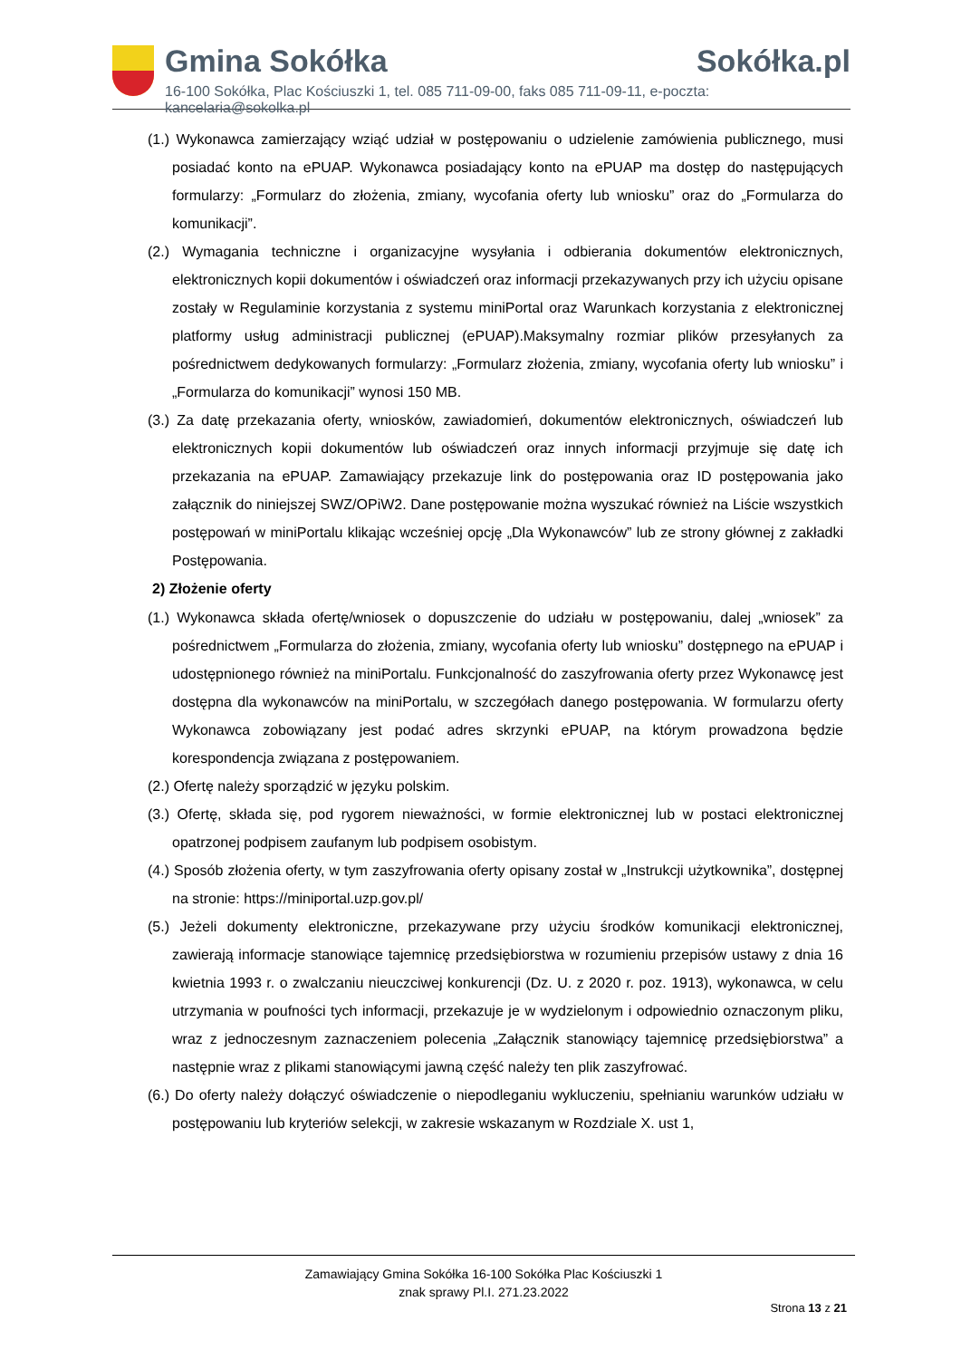Gmina Sokółka Sokółka.pl
16-100 Sokółka, Plac Kościuszki 1, tel. 085 711-09-00, faks 085 711-09-11, e-poczta: kancelaria@sokolka.pl
(1.) Wykonawca zamierzający wziąć udział w postępowaniu o udzielenie zamówienia publicznego, musi posiadać konto na ePUAP. Wykonawca posiadający konto na ePUAP ma dostęp do następujących formularzy: „Formularz do złożenia, zmiany, wycofania oferty lub wniosku” oraz do „Formularza do komunikacji”.
(2.) Wymagania techniczne i organizacyjne wysyłania i odbierania dokumentów elektronicznych, elektronicznych kopii dokumentów i oświadczeń oraz informacji przekazywanych przy ich użyciu opisane zostały w Regulaminie korzystania z systemu miniPortal oraz Warunkach korzystania z elektronicznej platformy usług administracji publicznej (ePUAP).Maksymalny rozmiar plików przesyłanych za pośrednictwem dedykowanych formularzy: „Formularz złożenia, zmiany, wycofania oferty lub wniosku” i „Formularza do komunikacji” wynosi 150 MB.
(3.) Za datę przekazania oferty, wniosków, zawiadomień, dokumentów elektronicznych, oświadczeń lub elektronicznych kopii dokumentów lub oświadczeń oraz innych informacji przyjmuje się datę ich przekazania na ePUAP. Zamawiający przekazuje link do postępowania oraz ID postępowania jako załącznik do niniejszej SWZ/OPiW2. Dane postępowanie można wyszukać również na Liście wszystkich postępowań w miniPortalu klikając wcześniej opcję „Dla Wykonawców” lub ze strony głównej z zakładki Postępowania.
2) Złożenie oferty
(1.) Wykonawca składa ofertę/wniosek o dopuszczenie do udziału w postępowaniu, dalej „wniosek” za pośrednictwem „Formularza do złożenia, zmiany, wycofania oferty lub wniosku” dostępnego na ePUAP i udostępnionego również na miniPortalu. Funkcjonalność do zaszyfrowania oferty przez Wykonawcę jest dostępna dla wykonawców na miniPortalu, w szczegółach danego postępowania. W formularzu oferty Wykonawca zobowiązany jest podać adres skrzynki ePUAP, na którym prowadzona będzie korespondencja związana z postępowaniem.
(2.) Ofertę należy sporządzić w języku polskim.
(3.) Ofertę, składa się, pod rygorem nieważności, w formie elektronicznej lub w postaci elektronicznej opatrzonej podpisem zaufanym lub podpisem osobistym.
(4.) Sposób złożenia oferty, w tym zaszyfrowania oferty opisany został w „Instrukcji użytkownika”, dostępnej na stronie: https://miniportal.uzp.gov.pl/
(5.) Jeżeli dokumenty elektroniczne, przekazywane przy użyciu środków komunikacji elektronicznej, zawierają informacje stanowiące tajemnicę przedsiębiorstwa w rozumieniu przepisów ustawy z dnia 16 kwietnia 1993 r. o zwalczaniu nieuczciwej konkurencji (Dz. U. z 2020 r. poz. 1913), wykonawca, w celu utrzymania w poufności tych informacji, przekazuje je w wydzielonym i odpowiednio oznaczonym pliku, wraz z jednoczesnym zaznaczeniem polecenia „Załącznik stanowiący tajemnicę przedsiębiorstwa” a następnie wraz z plikami stanowiącymi jawną część należy ten plik zaszyfrować.
(6.) Do oferty należy dołączyć oświadczenie o niepodleganiu wykluczeniu, spełnianiu warunków udziału w postępowaniu lub kryteriów selekcji, w zakresie wskazanym w Rozdziale X. ust 1,
Zamawiający Gmina Sokółka 16-100 Sokółka Plac Kościuszki 1
znak sprawy Pl.I. 271.23.2022
Strona 13 z 21